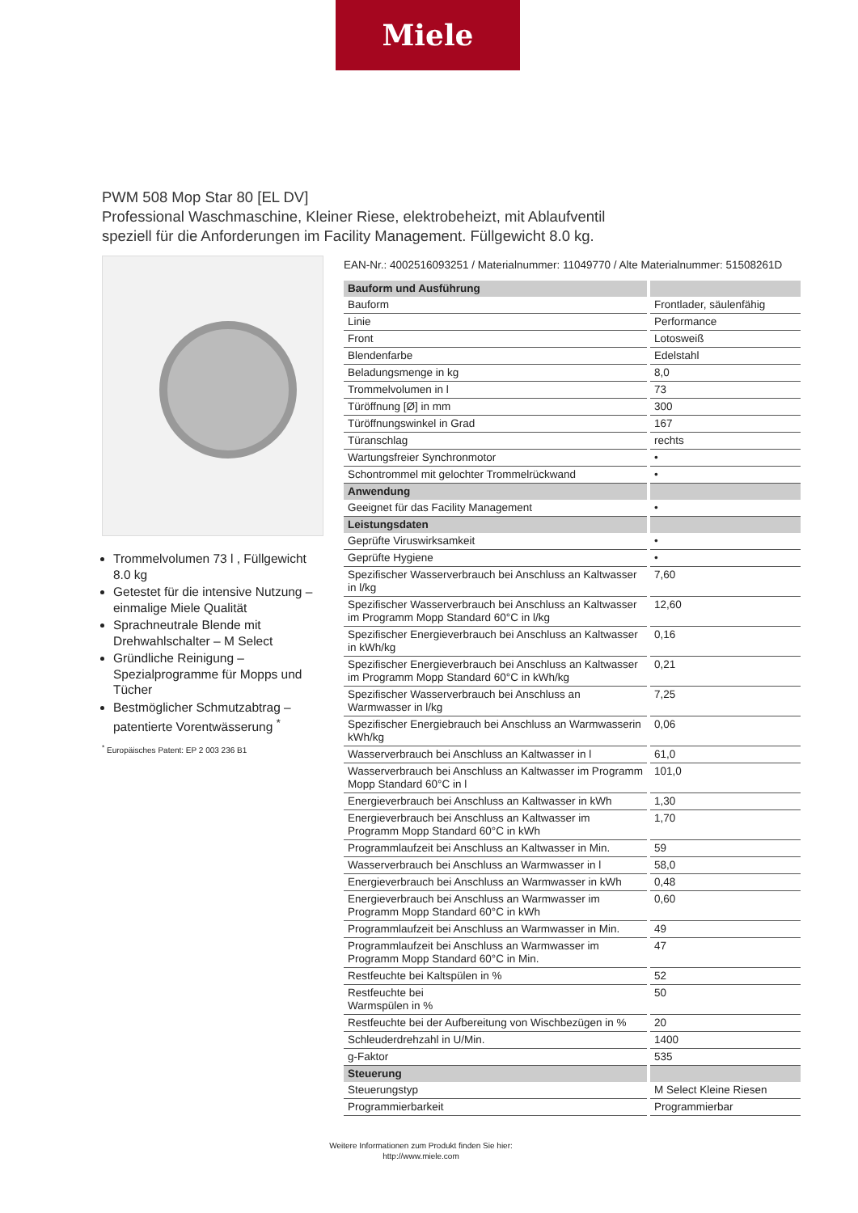Miele
PWM 508 Mop Star 80 [EL DV]
Professional Waschmaschine, Kleiner Riese, elektrobeheizt, mit Ablaufventil
speziell für die Anforderungen im Facility Management. Füllgewicht 8.0 kg.
Trommelvolumen 73 l , Füllgewicht 8.0 kg
Getestet für die intensive Nutzung – einmalige Miele Qualität
Sprachneutrale Blende mit Drehwahlschalter – M Select
Gründliche Reinigung – Spezialprogramme für Mopps und Tücher
Bestmöglicher Schmutzabtrag – patentierte Vorentwässerung <sup>*</sup>
<sup>*</sup> Europäisches Patent: EP 2 003 236 B1
EAN-Nr.: 4002516093251 / Materialnummer: 11049770 / Alte Materialnummer: 51508261D
| Bauform und Ausführung | |
| --- | --- |
| Bauform | Frontlader, säulenfähig |
| Linie | Performance |
| Front | Lotosweiß |
| Blendenfarbe | Edelstahl |
| Beladungsmenge in kg | 8,0 |
| Trommelvolumen in l | 73 |
| Türöffnung [Ø] in mm | 300 |
| Türöffnungswinkel in Grad | 167 |
| Türanschlag | rechts |
| Wartungsfreier Synchronmotor | • |
| Schontrommel mit gelochter Trommelrückwand | • |
| Anwendung | |
| Geeignet für das Facility Management | • |
| Leistungsdaten | |
| Geprüfte Viruswirksamkeit | • |
| Geprüfte Hygiene | • |
| Spezifischer Wasserverbrauch bei Anschluss an Kaltwasser in l/kg | 7,60 |
| Spezifischer Wasserverbrauch bei Anschluss an Kaltwasser im Programm Mopp Standard 60°C in l/kg | 12,60 |
| Spezifischer Energieverbrauch bei Anschluss an Kaltwasser in kWh/kg | 0,16 |
| Spezifischer Energieverbrauch bei Anschluss an Kaltwasser im Programm Mopp Standard 60°C in kWh/kg | 0,21 |
| Spezifischer Wasserverbrauch bei Anschluss an Warmwasser in l/kg | 7,25 |
| Spezifischer Energiebrauch bei Anschluss an Warmwasserin kWh/kg | 0,06 |
| Wasserverbrauch bei Anschluss an Kaltwasser in l | 61,0 |
| Wasserverbrauch bei Anschluss an Kaltwasser im Programm Mopp Standard 60°C in l | 101,0 |
| Energieverbrauch bei Anschluss an Kaltwasser in kWh | 1,30 |
| Energieverbrauch bei Anschluss an Kaltwasser im Programm Mopp Standard 60°C in kWh | 1,70 |
| Programmlaufzeit bei Anschluss an Kaltwasser in Min. | 59 |
| Wasserverbrauch bei Anschluss an Warmwasser in l | 58,0 |
| Energieverbrauch bei Anschluss an Warmwasser in kWh | 0,48 |
| Energieverbrauch bei Anschluss an Warmwasser im Programm Mopp Standard 60°C in kWh | 0,60 |
| Programmlaufzeit bei Anschluss an Warmwasser in Min. | 49 |
| Programmlaufzeit bei Anschluss an Warmwasser im Programm Mopp Standard 60°C in Min. | 47 |
| Restfeuchte bei Kaltspülen in % | 52 |
| Restfeuchte bei Warmspülen in % | 50 |
| Restfeuchte bei der Aufbereitung von Wischbezügen in % | 20 |
| Schleuderdrehzahl in U/Min. | 1400 |
| g-Faktor | 535 |
| Steuerung | |
| Steuerungstyp | M Select Kleine Riesen |
| Programmierbarkeit | Programmierbar |
Weitere Informationen zum Produkt finden Sie hier:
http://www.miele.com